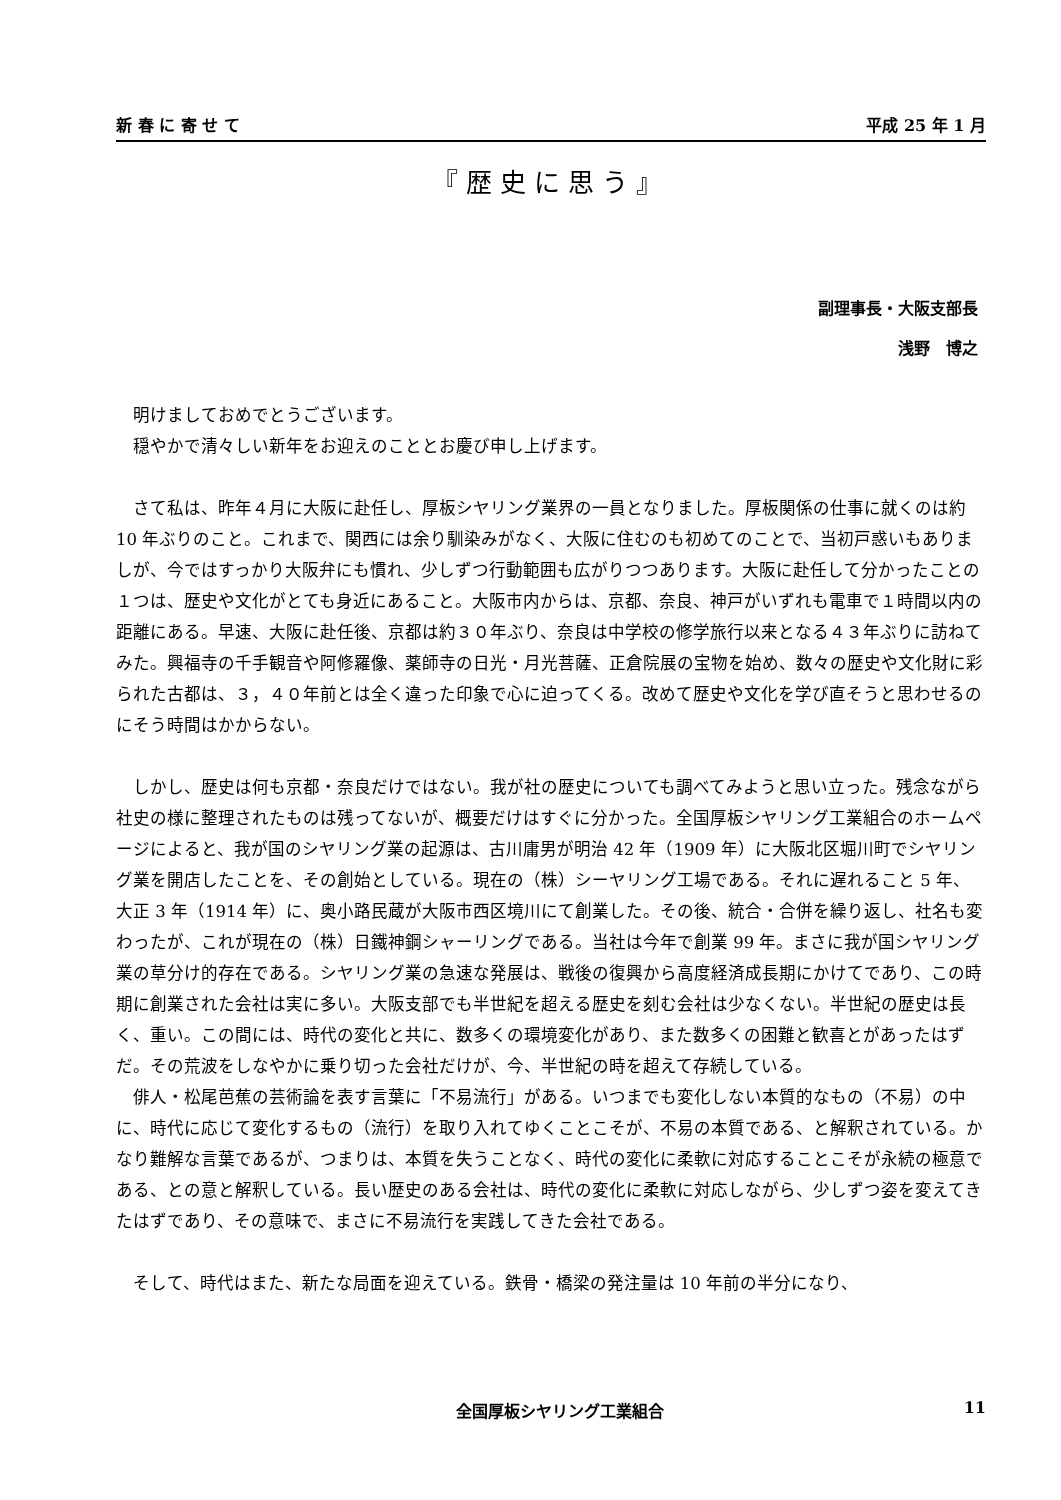新 春 に 寄 せ て 平成 25 年 1 月
『歴史に思う』
副理事長・大阪支部長
浅野　博之
明けましておめでとうございます。
穏やかで清々しい新年をお迎えのこととお慶び申し上げます。
さて私は、昨年４月に大阪に赴任し、厚板シヤリング業界の一員となりました。厚板関係の仕事に就くのは約 10 年ぶりのこと。これまで、関西には余り馴染みがなく、大阪に住むのも初めてのことで、当初戸惑いもありましが、今ではすっかり大阪弁にも慣れ、少しずつ行動範囲も広がりつつあります。大阪に赴任して分かったことの１つは、歴史や文化がとても身近にあること。大阪市内からは、京都、奈良、神戸がいずれも電車で１時間以内の距離にある。早速、大阪に赴任後、京都は約３０年ぶり、奈良は中学校の修学旅行以来となる４３年ぶりに訪ねてみた。興福寺の千手観音や阿修羅像、薬師寺の日光・月光菩薩、正倉院展の宝物を始め、数々の歴史や文化財に彩られた古都は、３，４０年前とは全く違った印象で心に迫ってくる。改めて歴史や文化を学び直そうと思わせるのにそう時間はかからない。
しかし、歴史は何も京都・奈良だけではない。我が社の歴史についても調べてみようと思い立った。残念ながら社史の様に整理されたものは残ってないが、概要だけはすぐに分かった。全国厚板シヤリング工業組合のホームページによると、我が国のシヤリング業の起源は、古川庸男が明治 42 年（1909 年）に大阪北区堀川町でシヤリング業を開店したことを、その創始としている。現在の（株）シーヤリング工場である。それに遅れること 5 年、大正 3 年（1914 年）に、奥小路民蔵が大阪市西区境川にて創業した。その後、統合・合併を繰り返し、社名も変わったが、これが現在の（株）日鐵神鋼シャーリングである。当社は今年で創業 99 年。まさに我が国シヤリング業の草分け的存在である。シヤリング業の急速な発展は、戦後の復興から高度経済成長期にかけてであり、この時期に創業された会社は実に多い。大阪支部でも半世紀を超える歴史を刻む会社は少なくない。半世紀の歴史は長く、重い。この間には、時代の変化と共に、数多くの環境変化があり、また数多くの困難と歓喜とがあったはずだ。その荒波をしなやかに乗り切った会社だけが、今、半世紀の時を超えて存続している。
俳人・松尾芭蕉の芸術論を表す言葉に「不易流行」がある。いつまでも変化しない本質的なもの（不易）の中に、時代に応じて変化するもの（流行）を取り入れてゆくことこそが、不易の本質である、と解釈されている。かなり難解な言葉であるが、つまりは、本質を失うことなく、時代の変化に柔軟に対応することこそが永続の極意である、との意と解釈している。長い歴史のある会社は、時代の変化に柔軟に対応しながら、少しずつ姿を変えてきたはずであり、その意味で、まさに不易流行を実践してきた会社である。
そして、時代はまた、新たな局面を迎えている。鉄骨・橋梁の発注量は 10 年前の半分になり、
全国厚板シヤリング工業組合 11